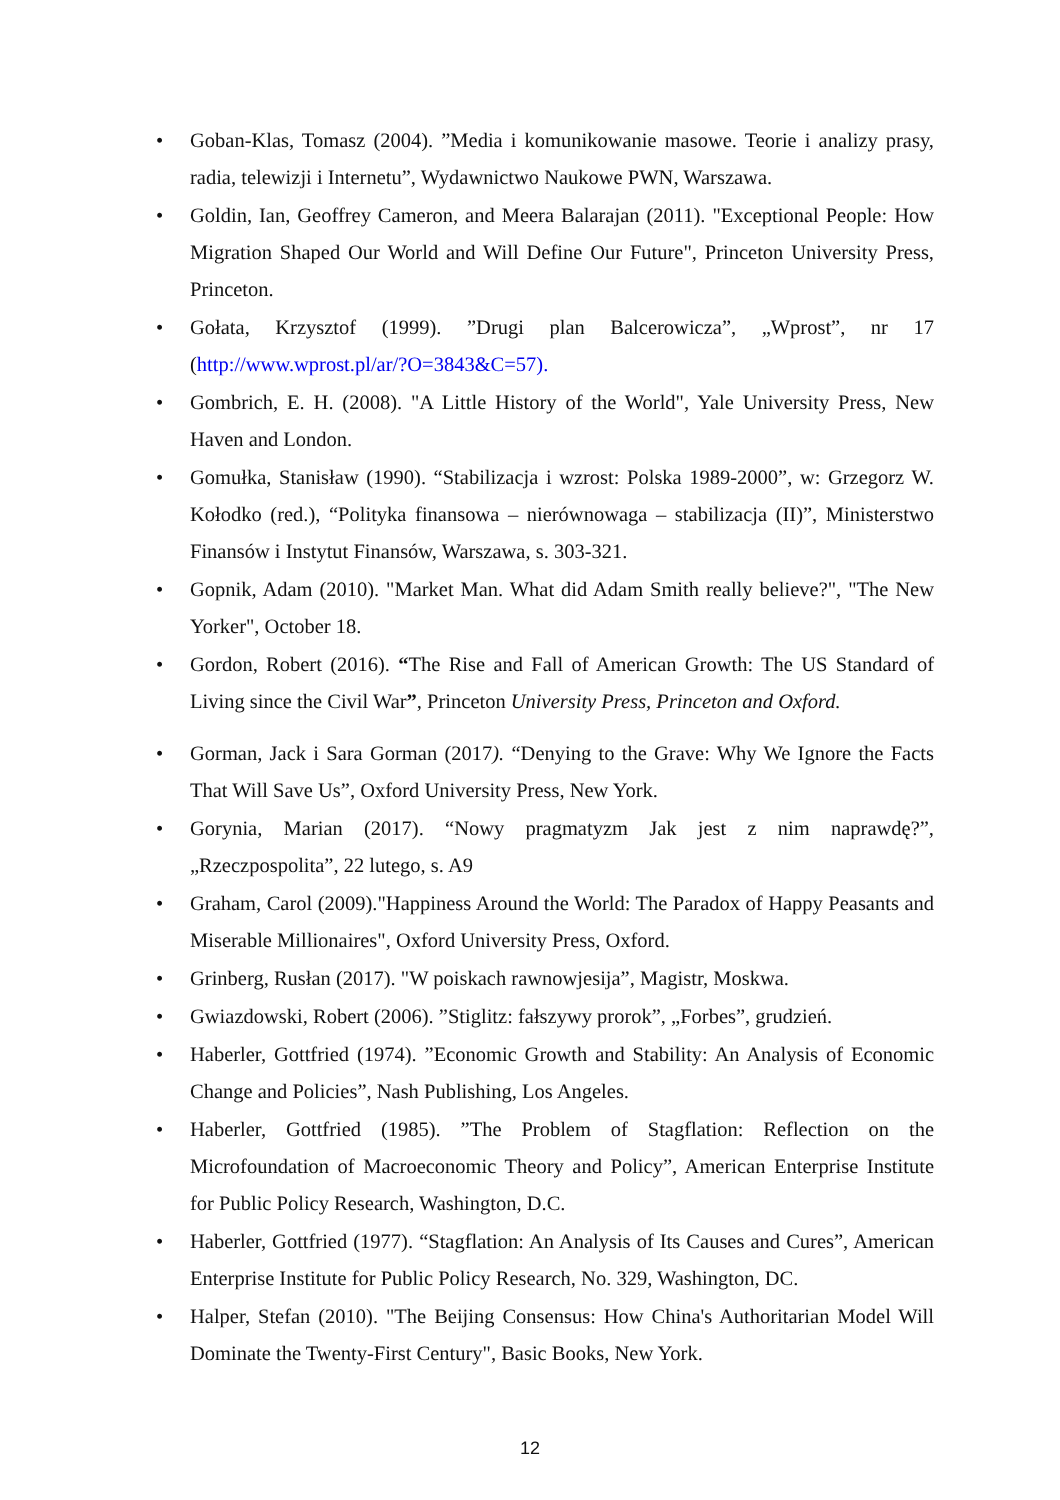• Goban-Klas, Tomasz (2004). ”Media i komunikowanie masowe. Teorie i analizy prasy, radia, telewizji i Internetu”, Wydawnictwo Naukowe PWN, Warszawa.
• Goldin, Ian, Geoffrey Cameron, and Meera Balarajan (2011). "Exceptional People: How Migration Shaped Our World and Will Define Our Future", Princeton University Press, Princeton.
• Gołata, Krzysztof (1999). ”Drugi plan Balcerowicza”, „Wprost”, nr 17 (http://www.wprost.pl/ar/?O=3843&C=57).
• Gombrich, E. H. (2008). "A Little History of the World", Yale University Press, New Haven and London.
• Gomułka, Stanisław (1990). “Stabilizacja i wzrost: Polska 1989-2000”, w: Grzegorz W. Kołodko (red.), “Polityka finansowa – nierównowaga – stabilizacja (II)”, Ministerstwo Finansów i Instytut Finansów, Warszawa, s. 303-321.
• Gopnik, Adam (2010). "Market Man. What did Adam Smith really believe?", "The New Yorker", October 18.
• Gordon, Robert (2016). “The Rise and Fall of American Growth: The US Standard of Living since the Civil War”, Princeton University Press, Princeton and Oxford.
• Gorman, Jack i Sara Gorman (2017). “Denying to the Grave: Why We Ignore the Facts That Will Save Us”, Oxford University Press, New York.
• Gorynia, Marian (2017). “Nowy pragmatyzm Jak jest z nim naprawdę?”, „Rzeczpospolita”, 22 lutego, s. A9
• Graham, Carol (2009)."Happiness Around the World: The Paradox of Happy Peasants and Miserable Millionaires", Oxford University Press, Oxford.
• Grinberg, Rusłan (2017). "W poiskach rawnowjesija”, Magistr, Moskwa.
• Gwiazdowski, Robert (2006). ”Stiglitz: fałszywy prorok”, „Forbes”, grudzień.
• Haberler, Gottfried (1974). ”Economic Growth and Stability: An Analysis of Economic Change and Policies”, Nash Publishing, Los Angeles.
• Haberler, Gottfried (1985). ”The Problem of Stagflation: Reflection on the Microfoundation of Macroeconomic Theory and Policy”, American Enterprise Institute for Public Policy Research, Washington, D.C.
• Haberler, Gottfried (1977). “Stagflation: An Analysis of Its Causes and Cures”, American Enterprise Institute for Public Policy Research, No. 329, Washington, DC.
• Halper, Stefan (2010). "The Beijing Consensus: How China's Authoritarian Model Will Dominate the Twenty-First Century", Basic Books, New York.
12